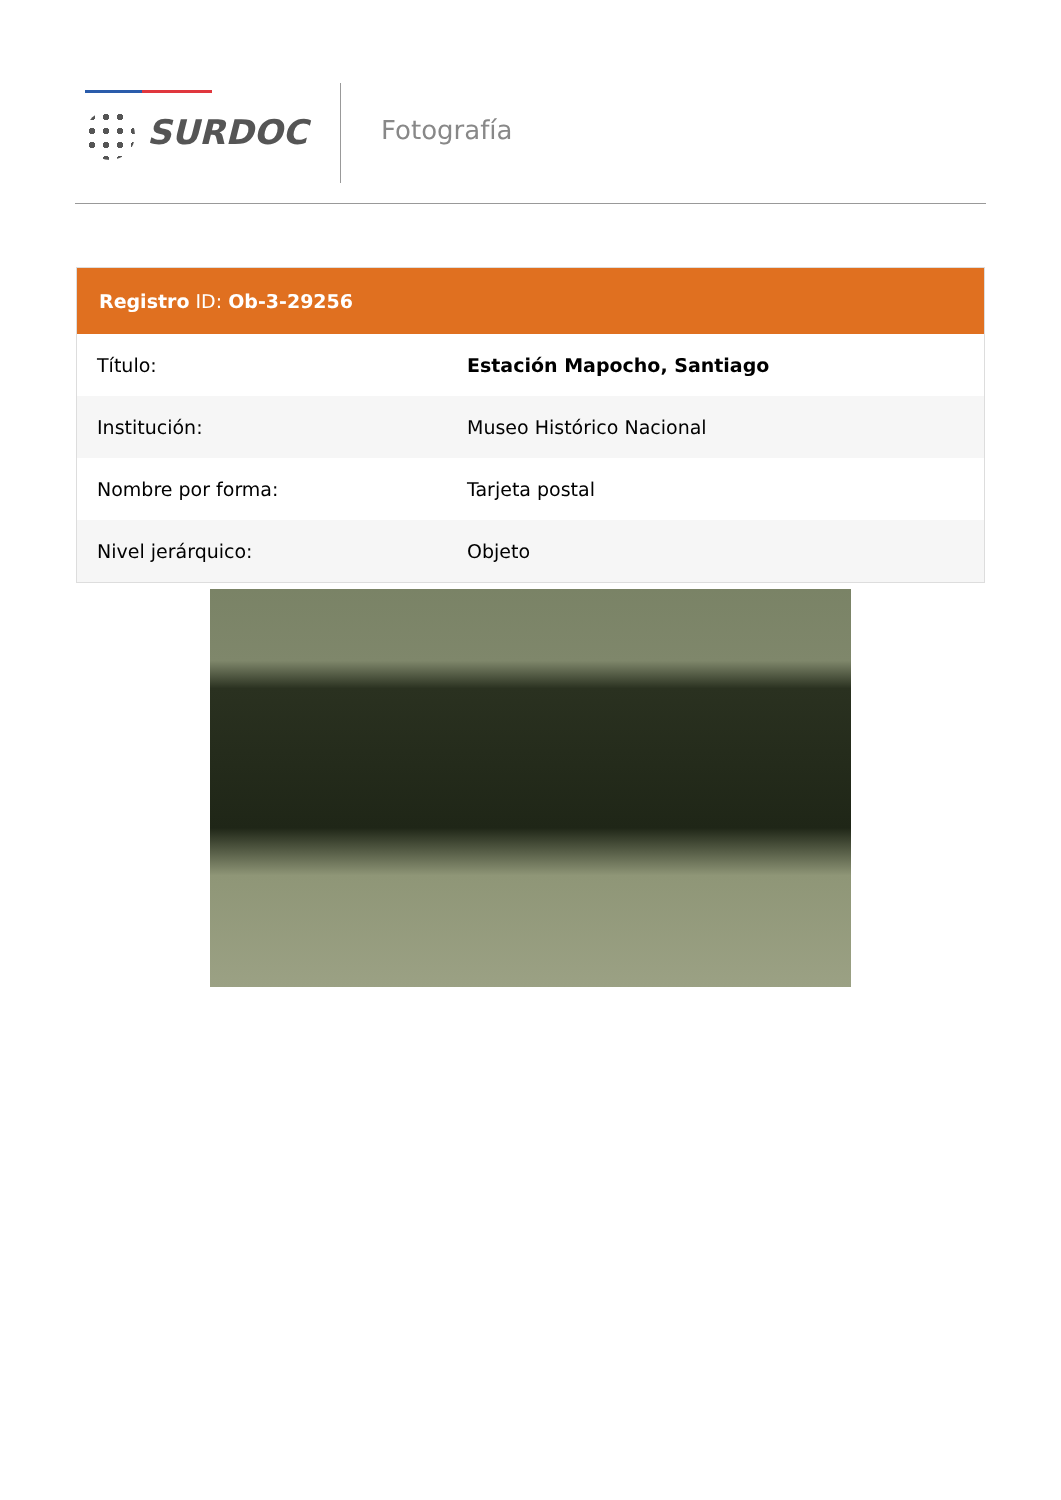SURDOC Fotografía
Registro ID: Ob-3-29256
| Título: | Estación Mapocho, Santiago |
| Institución: | Museo Histórico Nacional |
| Nombre por forma: | Tarjeta postal |
| Nivel jerárquico: | Objeto |